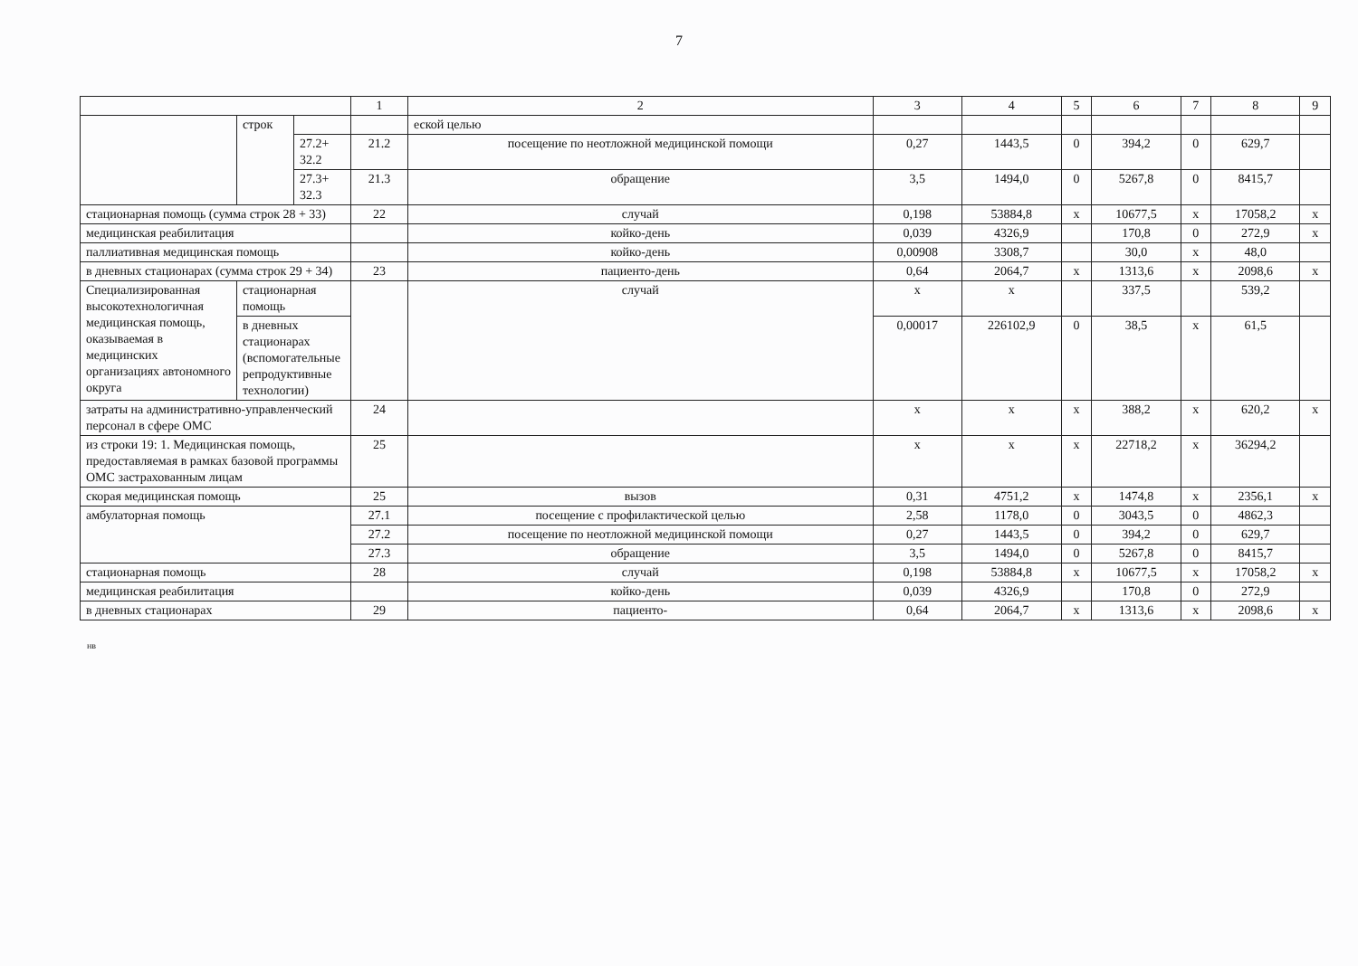7
| | | | 1 | 2 | 3 | 4 | 5 | 6 | 7 | 8 | 9 |
| | строк | | | еской целью | | | | | | | |
| | | 27.2+ 32.2 | 21.2 | посещение по неотложной медицинской помощи | 0,27 | 1443,5 | 0 | 394,2 | 0 | 629,7 | |
| | | 27.3+ 32.3 | 21.3 | обращение | 3,5 | 1494,0 | 0 | 5267,8 | 0 | 8415,7 | |
| стационарная помощь (сумма строк 28 + 33) | | | 22 | случай | 0,198 | 53884,8 | х | 10677,5 | х | 17058,2 | х |
| медицинская реабилитация | | | | койко-день | 0,039 | 4326,9 | | 170,8 | 0 | 272,9 | х |
| паллиативная медицинская помощь | | | | койко-день | 0,00908 | 3308,7 | | 30,0 | х | 48,0 | |
| в дневных стационарах (сумма строк 29 + 34) | | | 23 | пациенто-день | 0,64 | 2064,7 | х | 1313,6 | х | 2098,6 | х |
| Специализированная высокотехнологичная медицинская помощь, оказываемая в медицинских организациях автономного округа | стационарная помощь | | | случай | х | х | | 337,5 | | 539,2 | |
| | в дневных стационарах (вспомогательные репродуктивные технологии) | | | | 0,00017 | 226102,9 | 0 | 38,5 | х | 61,5 | |
| затраты на административно-управленческий персонал в сфере ОМС | | | 24 | | х | х | х | 388,2 | х | 620,2 | х |
| из строки 19: 1. Медицинская помощь, предоставляемая в рамках базовой программы ОМС застрахованным лицам | | | 25 | | х | х | х | 22718,2 | х | 36294,2 | |
| скорая медицинская помощь | | | 25 | вызов | 0,31 | 4751,2 | х | 1474,8 | х | 2356,1 | х |
| амбулаторная помощь | | | 27.1 | посещение с профилактической целью | 2,58 | 1178,0 | 0 | 3043,5 | 0 | 4862,3 | |
| | | | 27.2 | посещение по неотложной медицинской помощи | 0,27 | 1443,5 | 0 | 394,2 | 0 | 629,7 | |
| | | | 27.3 | обращение | 3,5 | 1494,0 | 0 | 5267,8 | 0 | 8415,7 | |
| стационарная помощь | | | 28 | случай | 0,198 | 53884,8 | х | 10677,5 | х | 17058,2 | х |
| медицинская реабилитация | | | | койко-день | 0,039 | 4326,9 | | 170,8 | 0 | 272,9 | |
| в дневных стационарах | | | 29 | пациенто- | 0,64 | 2064,7 | х | 1313,6 | х | 2098,6 | х |
нв